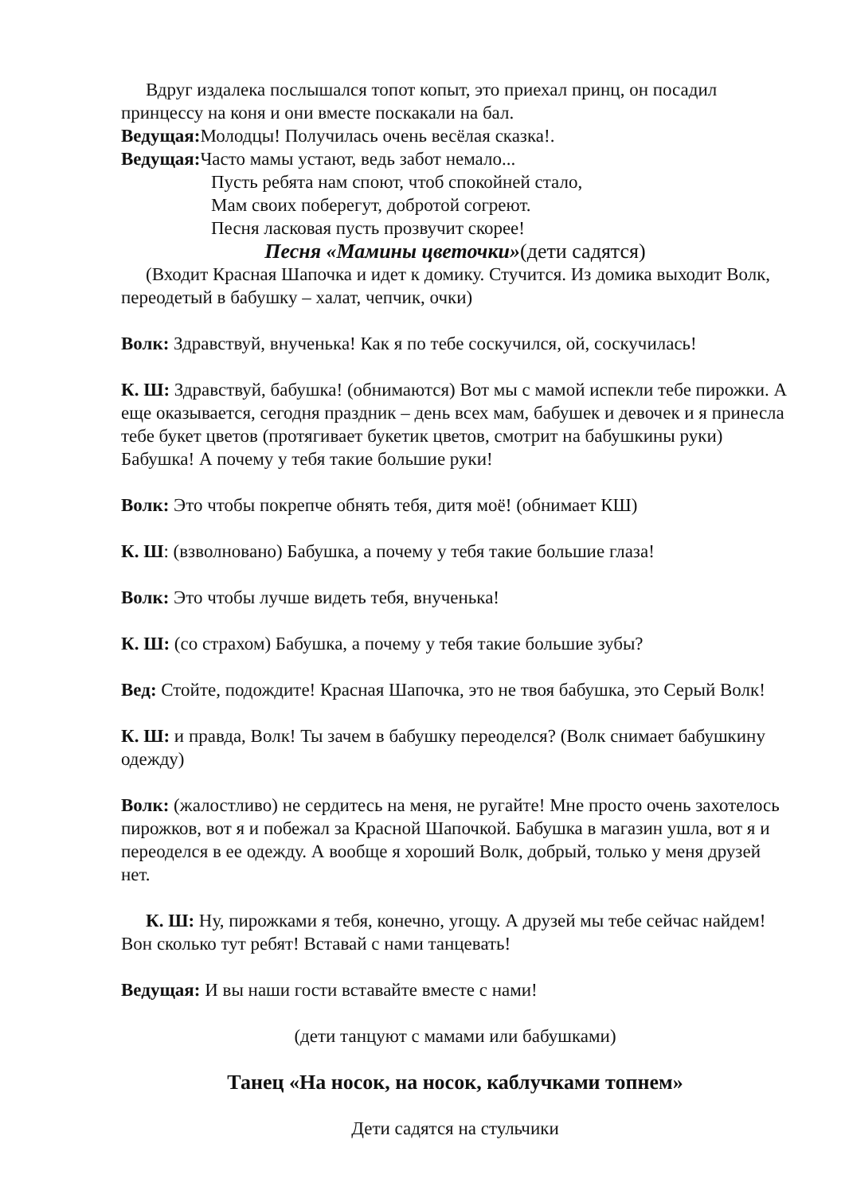Вдруг издалека послышался топот копыт, это приехал принц, он посадил принцессу на коня и они вместе поскакали на бал.
Ведущая: Молодцы! Получилась очень весёлая сказка!.
Ведущая: Часто мамы устают, ведь забот немало...
Пусть ребята нам споют, чтоб спокойней стало,
Мам своих поберегут, добротой согреют.
Песня ласковая пусть прозвучит скорее!
Песня «Мамины цветочки»(дети садятся)
(Входит Красная Шапочка и идет к домику. Стучится. Из домика выходит Волк, переодетый в бабушку – халат, чепчик, очки)
Волк: Здравствуй, внученька! Как я по тебе соскучился, ой, соскучилась!
К. Ш: Здравствуй, бабушка! (обнимаются) Вот мы с мамой испекли тебе пирожки. А еще оказывается, сегодня праздник – день всех мам, бабушек и девочек и я принесла тебе букет цветов (протягивает букетик цветов, смотрит на бабушкины руки) Бабушка! А почему у тебя такие большие руки!
Волк: Это чтобы покрепче обнять тебя, дитя моё! (обнимает КШ)
К. Ш: (взволновано) Бабушка, а почему у тебя такие большие глаза!
Волк: Это чтобы лучше видеть тебя, внученька!
К. Ш: (со страхом) Бабушка, а почему у тебя такие большие зубы?
Вед: Стойте, подождите! Красная Шапочка, это не твоя бабушка, это Серый Волк!
К. Ш: и правда, Волк! Ты зачем в бабушку переоделся? (Волк снимает бабушкину одежду)
Волк: (жалостливо) не сердитесь на меня, не ругайте! Мне просто очень захотелось пирожков, вот я и побежал за Красной Шапочкой. Бабушка в магазин ушла, вот я и переоделся в ее одежду. А вообще я хороший Волк, добрый, только у меня друзей нет.
К. Ш: Ну, пирожками я тебя, конечно, угощу. А друзей мы тебе сейчас найдем! Вон сколько тут ребят! Вставай с нами танцевать!
Ведущая: И вы наши гости вставайте вместе с нами!
(дети танцуют с мамами или бабушками)
Танец «На носок, на носок, каблучками топнем»
Дети садятся на стульчики